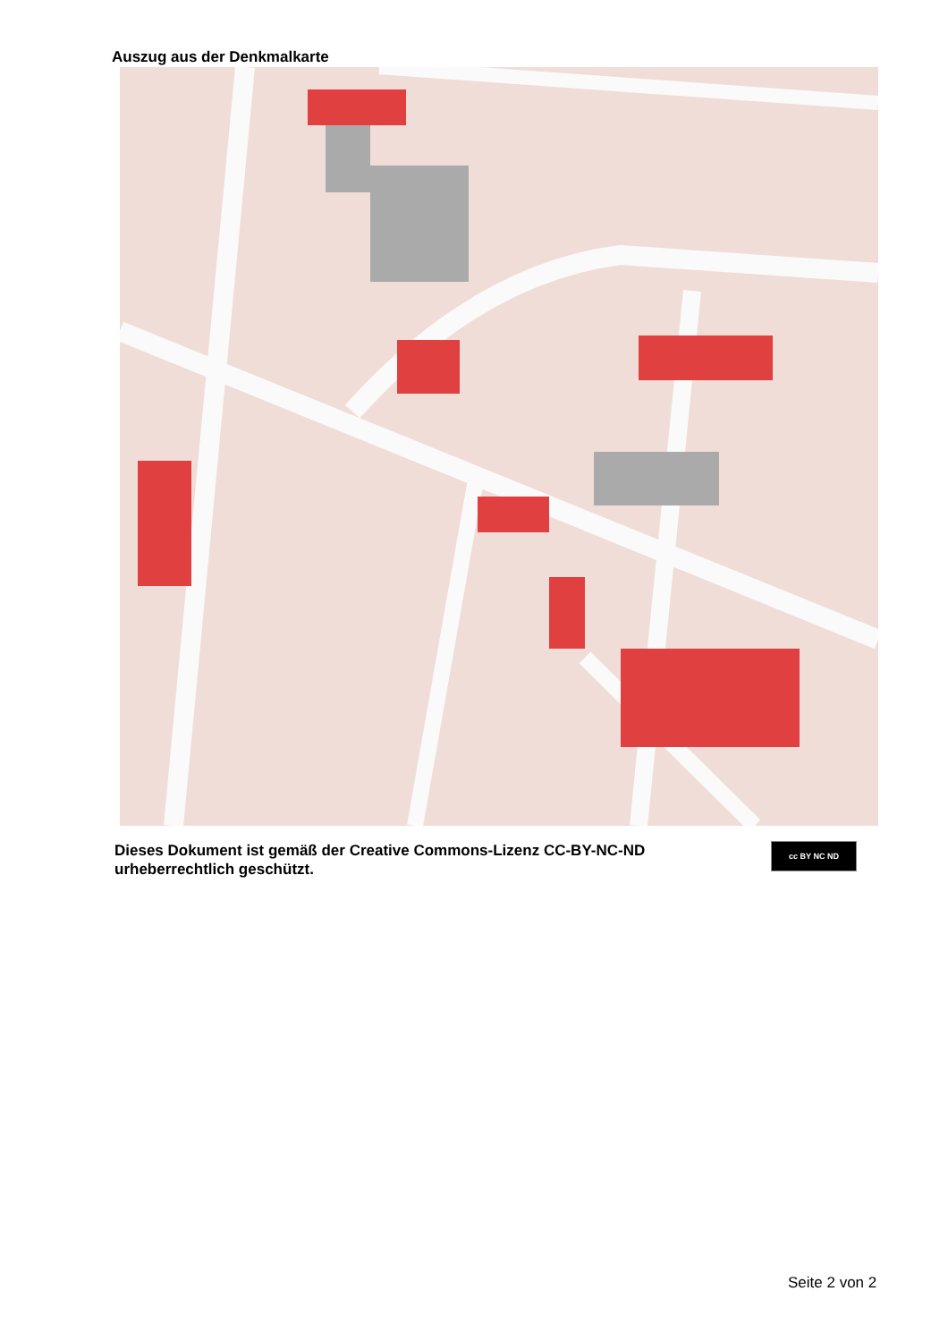Auszug aus der Denkmalkarte
Dieses Dokument ist gemäß der Creative Commons-Lizenz CC-BY-NC-ND
urheberrechtlich geschützt.
cc BY NC ND
Seite 2 von 2